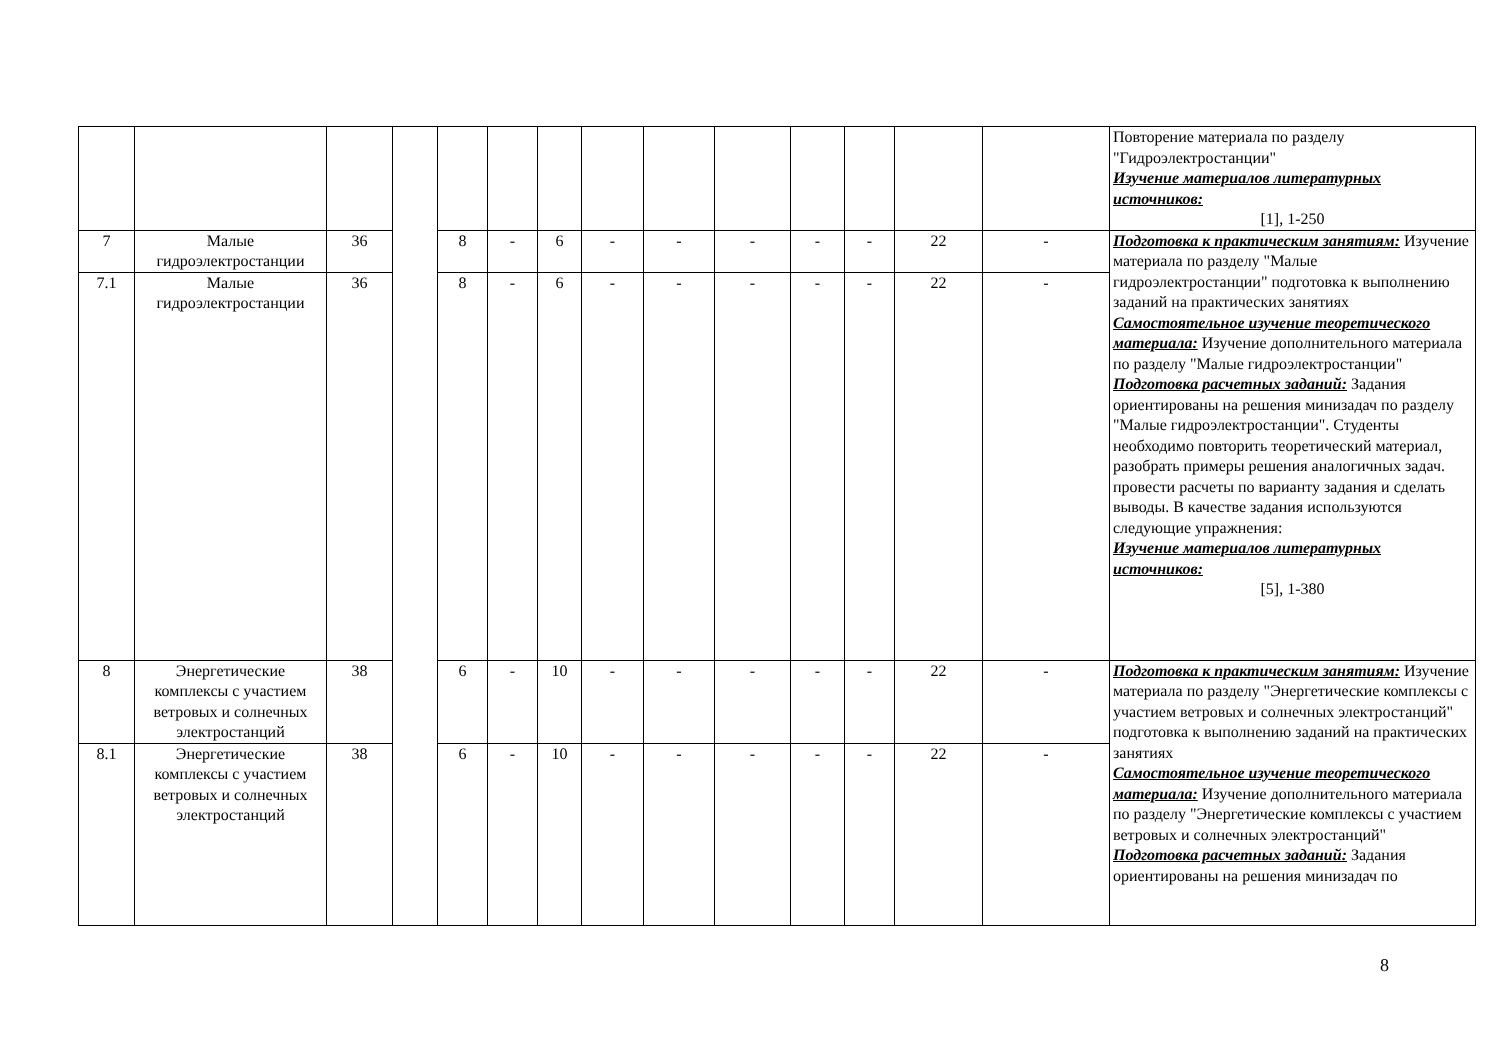| | | | | | | | | | | | | | | Повторение материала по разделу "Гидроэлектростанции" Изучение материалов литературных источников: [1], 1-250 |
| 7 | Малые гидроэлектростанции | 36 | | 8 | - | 6 | - | - | - | - | - | 22 | - | Подготовка к практическим занятиям: Изучение материала по разделу "Малые гидроэлектростанции" подготовка к выполнению заданий на практических занятиях Самостоятельное изучение теоретического материала: Изучение дополнительного материала по разделу "Малые гидроэлектростанции" Подготовка расчетных заданий: Задания ориентированы на решения минизадач по разделу "Малые гидроэлектростанции". Студенты необходимо повторить теоретический материал, разобрать примеры решения аналогичных задач. провести расчеты по варианту задания и сделать выводы. В качестве задания используются следующие упражнения: Изучение материалов литературных источников: [5], 1-380 |
| 7.1 | Малые гидроэлектростанции | 36 | | 8 | - | 6 | - | - | - | - | - | 22 | - | |
| 8 | Энергетические комплексы с участием ветровых и солнечных электростанций | 38 | | 6 | - | 10 | - | - | - | - | - | 22 | - | Подготовка к практическим занятиям: Изучение материала по разделу "Энергетические комплексы с участием ветровых и солнечных электростанций" подготовка к выполнению заданий на практических занятиях Самостоятельное изучение теоретического материала: Изучение дополнительного материала по разделу "Энергетические комплексы с участием ветровых и солнечных электростанций" Подготовка расчетных заданий: Задания ориентированы на решения минизадач по |
| 8.1 | Энергетические комплексы с участием ветровых и солнечных электростанций | 38 | | 6 | - | 10 | - | - | - | - | - | 22 | - | |
8